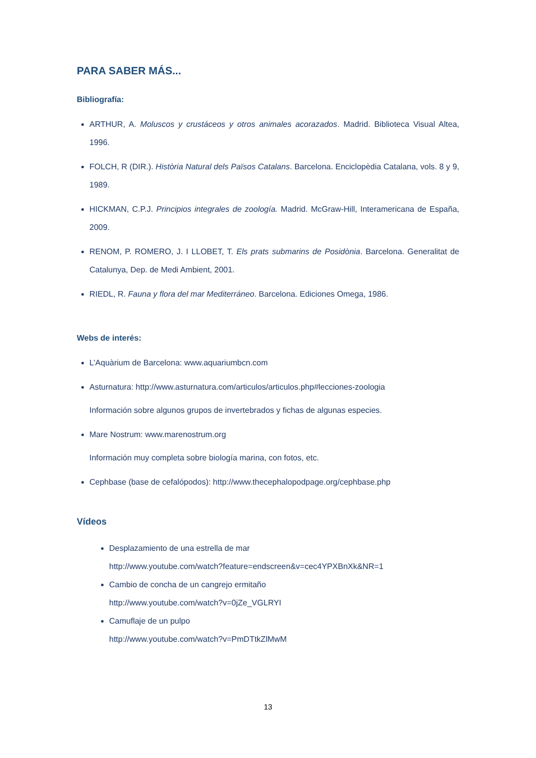PARA SABER MÁS...
Bibliografía:
ARTHUR, A. Moluscos y crustáceos y otros animales acorazados. Madrid. Biblioteca Visual Altea, 1996.
FOLCH, R (DIR.). Història Natural dels Països Catalans. Barcelona. Enciclopèdia Catalana, vols. 8 y 9, 1989.
HICKMAN, C.P.J. Principios integrales de zoología. Madrid. McGraw-Hill, Interamericana de España, 2009.
RENOM, P. ROMERO, J. I LLOBET, T. Els prats submarins de Posidònia. Barcelona. Generalitat de Catalunya, Dep. de Medi Ambient, 2001.
RIEDL, R. Fauna y flora del mar Mediterráneo. Barcelona. Ediciones Omega, 1986.
Webs de interés:
L’Aquàrium de Barcelona: www.aquariumbcn.com
Asturnatura: http://www.asturnatura.com/articulos/articulos.php#lecciones-zoologia
Información sobre algunos grupos de invertebrados y fichas de algunas especies.
Mare Nostrum: www.marenostrum.org
Información muy completa sobre biología marina, con fotos, etc.
Cephbase (base de cefalópodos): http://www.thecephalopodpage.org/cephbase.php
Vídeos
Desplazamiento de una estrella de mar
http://www.youtube.com/watch?feature=endscreen&v=cec4YPXBnXk&NR=1
Cambio de concha de un cangrejo ermitaño
http://www.youtube.com/watch?v=0jZe_VGLRYI
Camuflaje de un pulpo
http://www.youtube.com/watch?v=PmDTtkZlMwM
13